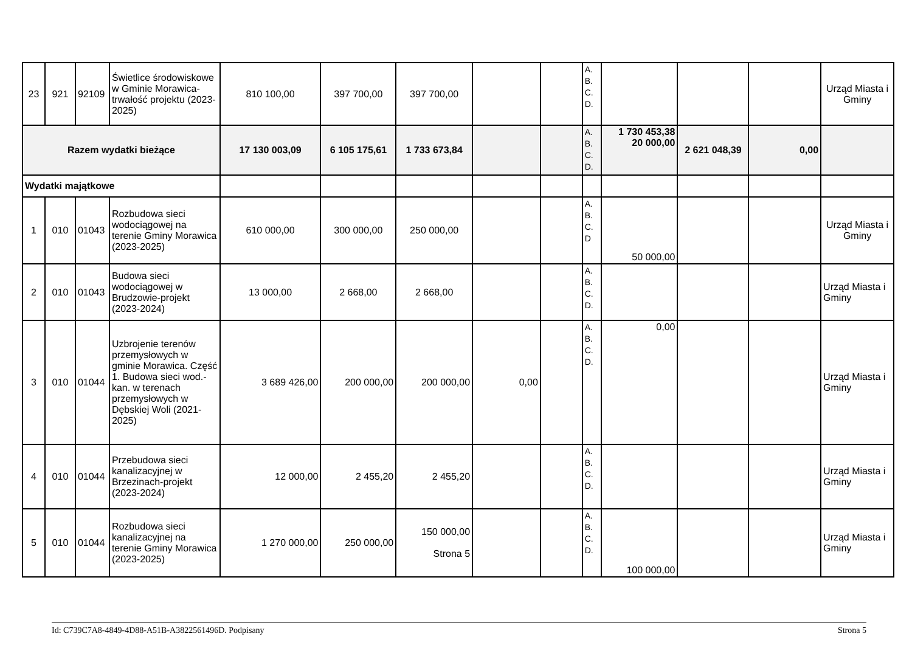| 23 | 921 | 92109 | Świetlice środowiskowe w Gminie Morawica-trwałość projektu (2023-2025) | 810 100,00 | 397 700,00 | 397 700,00 | | | A. B. C. D. | | | | Urząd Miasta i Gminy |
| Razem wydatki bieżące | | | | 17 130 003,09 | 6 105 175,61 | 1 733 673,84 | | | A. B. C. D. | 1 730 453,38 20 000,00 | 2 621 048,39 | 0,00 | |
| Wydatki majątkowe | | | | | | | | | | | | | |
| 1 | 010 | 01043 | Rozbudowa sieci wodociągowej na terenie Gminy Morawica (2023-2025) | 610 000,00 | 300 000,00 | 250 000,00 | | | A. B. C. D | 50 000,00 | | | Urząd Miasta i Gminy |
| 2 | 010 | 01043 | Budowa sieci wodociągowej w Brudzowie-projekt (2023-2024) | 13 000,00 | 2 668,00 | 2 668,00 | | | A. B. C. D. | | | | Urząd Miasta i Gminy |
| 3 | 010 | 01044 | Uzbrojenie terenów przemysłowych w gminie Morawica. Część 1. Budowa sieci wod.-kan. w terenach przemysłowych w Dębskiej Woli (2021-2025) | 3 689 426,00 | 200 000,00 | 200 000,00 | 0,00 | | A. B. C. D. | 0,00 | | | Urząd Miasta i Gminy |
| 4 | 010 | 01044 | Przebudowa sieci kanalizacyjnej w Brzezinach-projekt (2023-2024) | 12 000,00 | 2 455,20 | 2 455,20 | | | A. B. C. D. | | | | Urząd Miasta i Gminy |
| 5 | 010 | 01044 | Rozbudowa sieci kanalizacyjnej na terenie Gminy Morawica (2023-2025) | 1 270 000,00 | 250 000,00 | 150 000,00 Strona 5 | | | A. B. C. D. | 100 000,00 | | | Urząd Miasta i Gminy |
Id: C739C7A8-4849-4D88-A51B-A3822561496D. Podpisany Strona 5